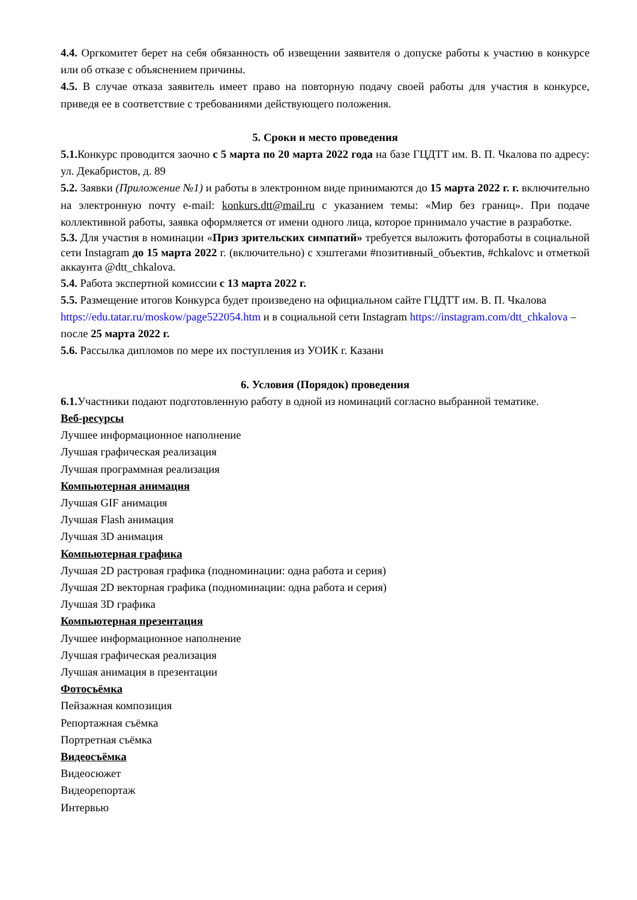4.4. Оргкомитет берет на себя обязанность об извещении заявителя о допуске работы к участию в конкурсе или об отказе с объяснением причины.
4.5. В случае отказа заявитель имеет право на повторную подачу своей работы для участия в конкурсе, приведя ее в соответствие с требованиями действующего положения.
5. Сроки и место проведения
5.1. Конкурс проводится заочно с 5 марта по 20 марта 2022 года на базе ГЦДТТ им. В. П. Чкалова по адресу: ул. Декабристов, д. 89
5.2. Заявки (Приложение №1) и работы в электронном виде принимаются до 15 марта 2022 г. г. включительно на электронную почту e-mail: konkurs.dtt@mail.ru с указанием темы: «Мир без границ». При подаче коллективной работы, заявка оформляется от имени одного лица, которое принимало участие в разработке.
5.3. Для участия в номинации «Приз зрительских симпатий» требуется выложить фотоработы в социальной сети Instagram до 15 марта 2022 г. (включительно) с хэштегами #позитивный_объектив, #chkalovc и отметкой аккаунта @dtt_chkalova.
5.4. Работа экспертной комиссии с 13 марта 2022 г.
5.5. Размещение итогов Конкурса будет произведено на официальном сайте ГЦДТТ им. В. П. Чкалова https://edu.tatar.ru/moskow/page522054.htm и в социальной сети Instagram https://instagram.com/dtt_chkalova – после 25 марта 2022 г.
5.6. Рассылка дипломов по мере их поступления из УОИК г. Казани
6. Условия (Порядок) проведения
6.1. Участники подают подготовленную работу в одной из номинаций согласно выбранной тематике.
Веб-ресурсы
Лучшее информационное наполнение
Лучшая графическая реализация
Лучшая программная реализация
Компьютерная анимация
Лучшая GIF анимация
Лучшая Flash анимация
Лучшая 3D анимация
Компьютерная графика
Лучшая 2D растровая графика (подноминации: одна работа и серия)
Лучшая 2D векторная графика (подноминации: одна работа и серия)
Лучшая 3D графика
Компьютерная презентация
Лучшее информационное наполнение
Лучшая графическая реализация
Лучшая анимация в презентации
Фотосъёмка
Пейзажная композиция
Репортажная съёмка
Портретная съёмка
Видеосъёмка
Видеосюжет
Видеорепортаж
Интервью